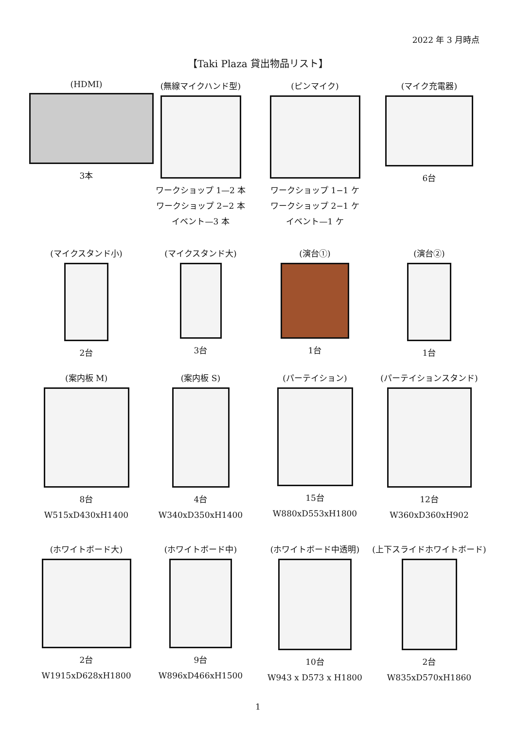2022 年 3 月時点
【Taki Plaza 貸出物品リスト】
(HDMI)
3本
(無線マイクハンド型)
ワークショップ 1—2 本
ワークショップ 2−2 本
イベント—3 本
(ピンマイク)
ワークショップ 1−1 ケ
ワークショップ 2−1 ケ
イベント—1 ケ
(マイク充電器)
6台
(マイクスタンド小)
2台
(マイクスタンド大)
3台
(演台①)
1台
(演台②)
1台
(案内板 M)
8台
W515xD430xH1400
(案内板 S)
4台
W340xD350xH1400
(パーテイション)
15台
W880xD553xH1800
(パーテイションスタンド)
12台
W360xD360xH902
(ホワイトボード大)
2台
W1915xD628xH1800
(ホワイトボード中)
9台
W896xD466xH1500
(ホワイトボード中透明)
10台
W943 x D573 x H1800
(上下スライドホワイトボード)
2台
W835xD570xH1860
1